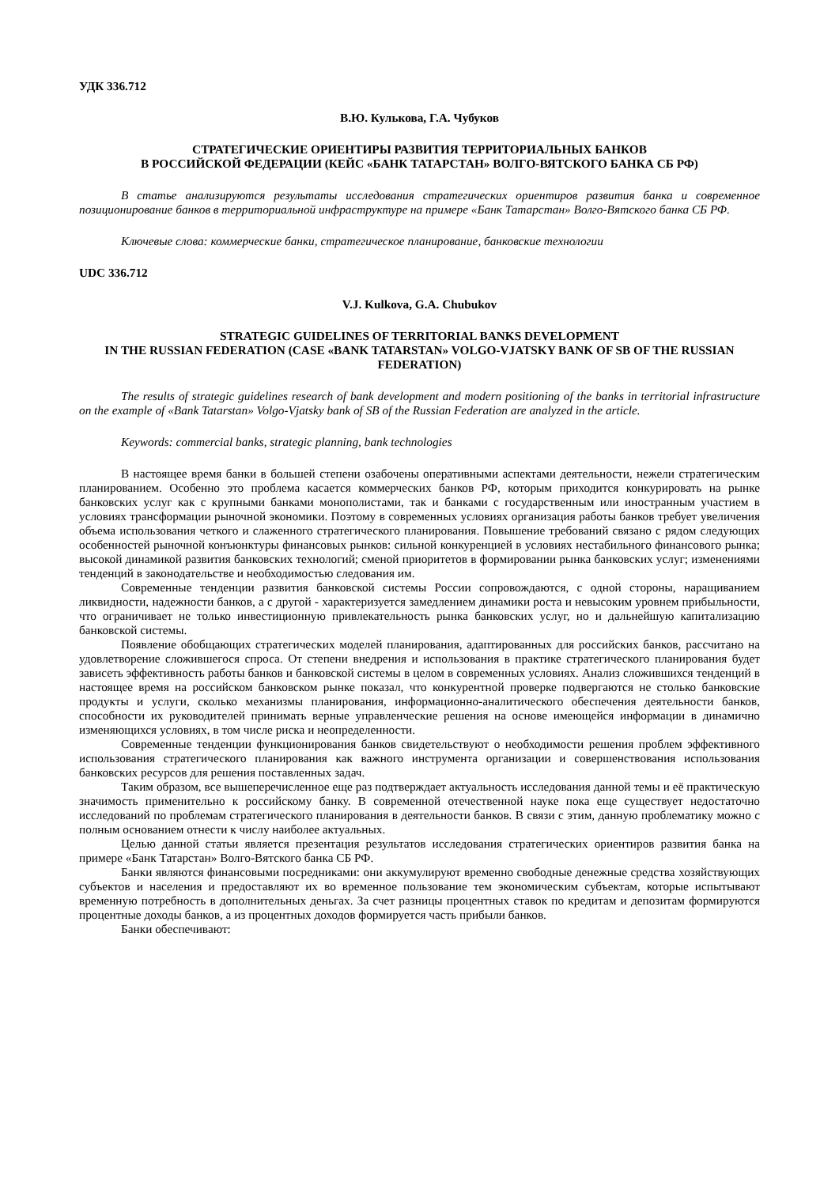УДК 336.712
В.Ю. Кулькова, Г.А. Чубуков
СТРАТЕГИЧЕСКИЕ ОРИЕНТИРЫ РАЗВИТИЯ ТЕРРИТОРИАЛЬНЫХ БАНКОВ
В РОССИЙСКОЙ ФЕДЕРАЦИИ (КЕЙС «БАНК ТАТАРСТАН» ВОЛГО-ВЯТСКОГО БАНКА СБ РФ)
В статье анализируются результаты исследования стратегических ориентиров развития банка и современное позиционирование банков в территориальной инфраструктуре на примере «Банк Татарстан» Волго-Вятского банка СБ РФ.
Ключевые слова: коммерческие банки, стратегическое планирование, банковские технологии
UDC 336.712
V.J. Kulkova, G.A. Chubukov
STRATEGIC GUIDELINES OF TERRITORIAL BANKS DEVELOPMENT
IN THE RUSSIAN FEDERATION (CASE «BANK TATARSTAN» VOLGO-VJATSKY BANK OF SB OF THE RUSSIAN FEDERATION)
The results of strategic guidelines research of bank development and modern positioning of the banks in territorial infrastructure on the example of «Bank Tatarstan» Volgo-Vjatsky bank of SB of the Russian Federation are analyzed in the article.
Keywords: commercial banks, strategic planning, bank technologies
В настоящее время банки в большей степени озабочены оперативными аспектами деятельности, нежели стратегическим планированием. Особенно это проблема касается коммерческих банков РФ, которым приходится конкурировать на рынке банковских услуг как с крупными банками монополистами, так и банками с государственным или иностранным участием в условиях трансформации рыночной экономики. Поэтому в современных условиях организация работы банков требует увеличения объема использования четкого и слаженного стратегического планирования. Повышение требований связано с рядом следующих особенностей рыночной конъюнктуры финансовых рынков: сильной конкуренцией в условиях нестабильного финансового рынка; высокой динамикой развития банковских технологий; сменой приоритетов в формировании рынка банковских услуг; изменениями тенденций в законодательстве и необходимостью следования им.
Современные тенденции развития банковской системы России сопровождаются, с одной стороны, наращиванием ликвидности, надежности банков, а с другой - характеризуется замедлением динамики роста и невысоким уровнем прибыльности, что ограничивает не только инвестиционную привлекательность рынка банковских услуг, но и дальнейшую капитализацию банковской системы.
Появление обобщающих стратегических моделей планирования, адаптированных для российских банков, рассчитано на удовлетворение сложившегося спроса. От степени внедрения и использования в практике стратегического планирования будет зависеть эффективность работы банков и банковской системы в целом в современных условиях. Анализ сложившихся тенденций в настоящее время на российском банковском рынке показал, что конкурентной проверке подвергаются не столько банковские продукты и услуги, сколько механизмы планирования, информационно-аналитического обеспечения деятельности банков, способности их руководителей принимать верные управленческие решения на основе имеющейся информации в динамично изменяющихся условиях, в том числе риска и неопределенности.
Современные тенденции функционирования банков свидетельствуют о необходимости решения проблем эффективного использования стратегического планирования как важного инструмента организации и совершенствования использования банковских ресурсов для решения поставленных задач.
Таким образом, все вышеперечисленное еще раз подтверждает актуальность исследования данной темы и её практическую значимость применительно к российскому банку. В современной отечественной науке пока еще существует недостаточно исследований по проблемам стратегического планирования в деятельности банков. В связи с этим, данную проблематику можно с полным основанием отнести к числу наиболее актуальных.
Целью данной статьи является презентация результатов исследования стратегических ориентиров развития банка на примере «Банк Татарстан» Волго-Вятского банка СБ РФ.
Банки являются финансовыми посредниками: они аккумулируют временно свободные денежные средства хозяйствующих субъектов и населения и предоставляют их во временное пользование тем экономическим субъектам, которые испытывают временную потребность в дополнительных деньгах. За счет разницы процентных ставок по кредитам и депозитам формируются процентные доходы банков, а из процентных доходов формируется часть прибыли банков.
Банки обеспечивают: